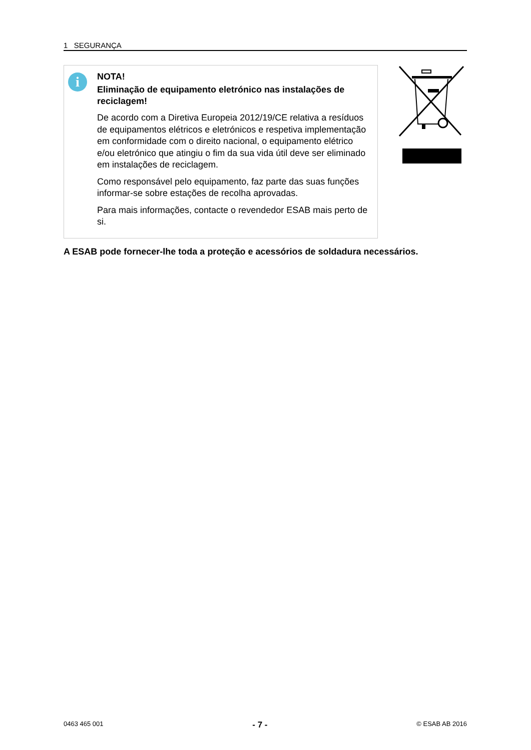1 SEGURANÇA
i
NOTA!
Eliminação de equipamento eletrónico nas instalações de reciclagem!
De acordo com a Diretiva Europeia 2012/19/CE relativa a resíduos de equipamentos elétricos e eletrónicos e respetiva implementação em conformidade com o direito nacional, o equipamento elétrico e/ou eletrónico que atingiu o fim da sua vida útil deve ser eliminado em instalações de reciclagem.
Como responsável pelo equipamento, faz parte das suas funções informar-se sobre estações de recolha aprovadas.
Para mais informações, contacte o revendedor ESAB mais perto de si.
A ESAB pode fornecer-lhe toda a proteção e acessórios de soldadura necessários.
0463 465 001 - 7 - © ESAB AB 2016